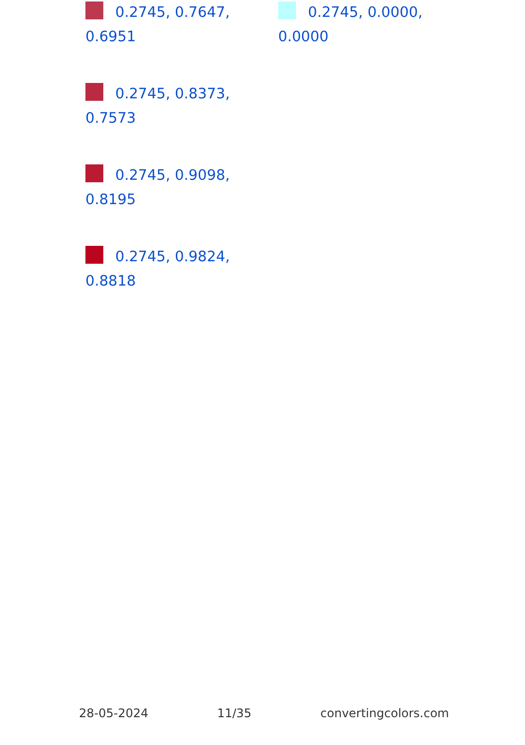0.2745, 0.7647, 0.6951
0.2745, 0.8373, 0.7573
0.2745, 0.9098, 0.8195
0.2745, 0.9824, 0.8818
0.2745, 0.0000, 0.0000
28-05-2024 11/35 convertingcolors.com